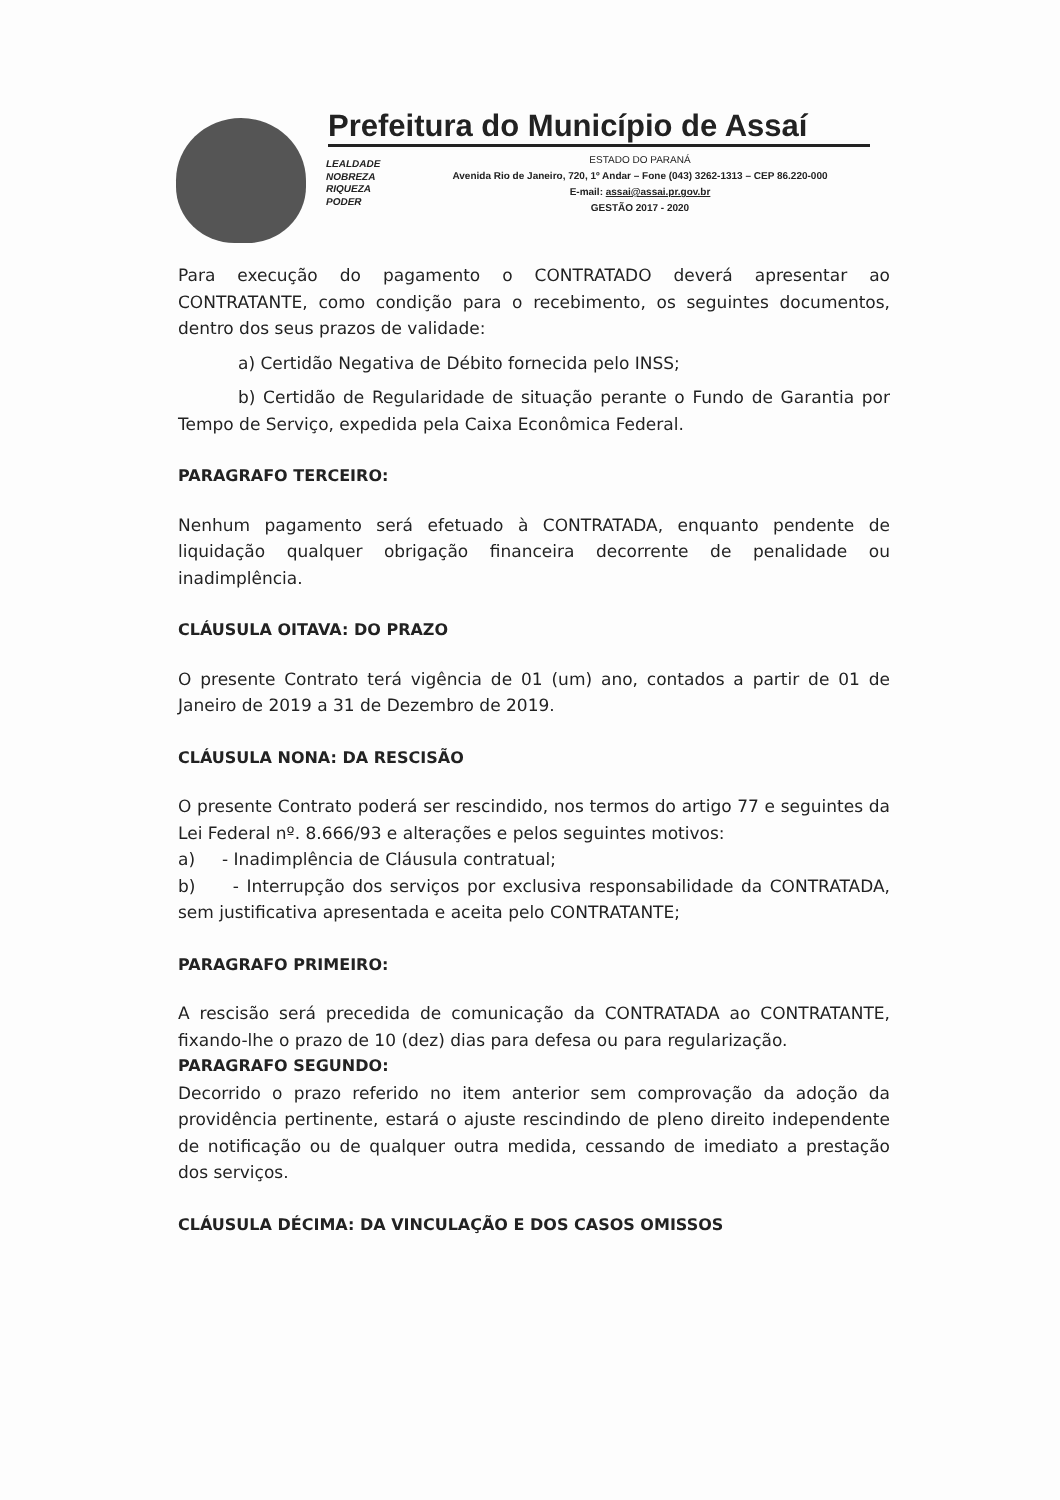Prefeitura do Município de Assaí
LEALDADE
NOBREZA
RIQUEZA
PODER
ESTADO DO PARANÁ
Avenida Rio de Janeiro, 720, 1º Andar – Fone (043) 3262-1313 – CEP 86.220-000
E-mail: assai@assai.pr.gov.br
GESTÃO 2017 - 2020
Para execução do pagamento o CONTRATADO deverá apresentar ao CONTRATANTE, como condição para o recebimento, os seguintes documentos, dentro dos seus prazos de validade:
a) Certidão Negativa de Débito fornecida pelo INSS;
b) Certidão de Regularidade de situação perante o Fundo de Garantia por Tempo de Serviço, expedida pela Caixa Econômica Federal.
PARAGRAFO TERCEIRO:
Nenhum pagamento será efetuado à CONTRATADA, enquanto pendente de liquidação qualquer obrigação financeira decorrente de penalidade ou inadimplência.
CLÁUSULA OITAVA: DO PRAZO
O presente Contrato terá vigência de 01 (um) ano, contados a partir de 01 de Janeiro de 2019 a 31 de Dezembro de 2019.
CLÁUSULA NONA: DA RESCISÃO
O presente Contrato poderá ser rescindido, nos termos do artigo 77 e seguintes da Lei Federal nº. 8.666/93 e alterações e pelos seguintes motivos:
a) - Inadimplência de Cláusula contratual;
b) - Interrupção dos serviços por exclusiva responsabilidade da CONTRATADA, sem justificativa apresentada e aceita pelo CONTRATANTE;
PARAGRAFO PRIMEIRO:
A rescisão será precedida de comunicação da CONTRATADA ao CONTRATANTE, fixando-lhe o prazo de 10 (dez) dias para defesa ou para regularização.
PARAGRAFO SEGUNDO:
Decorrido o prazo referido no item anterior sem comprovação da adoção da providência pertinente, estará o ajuste rescindindo de pleno direito independente de notificação ou de qualquer outra medida, cessando de imediato a prestação dos serviços.
CLÁUSULA DÉCIMA: DA VINCULAÇÃO E DOS CASOS OMISSOS